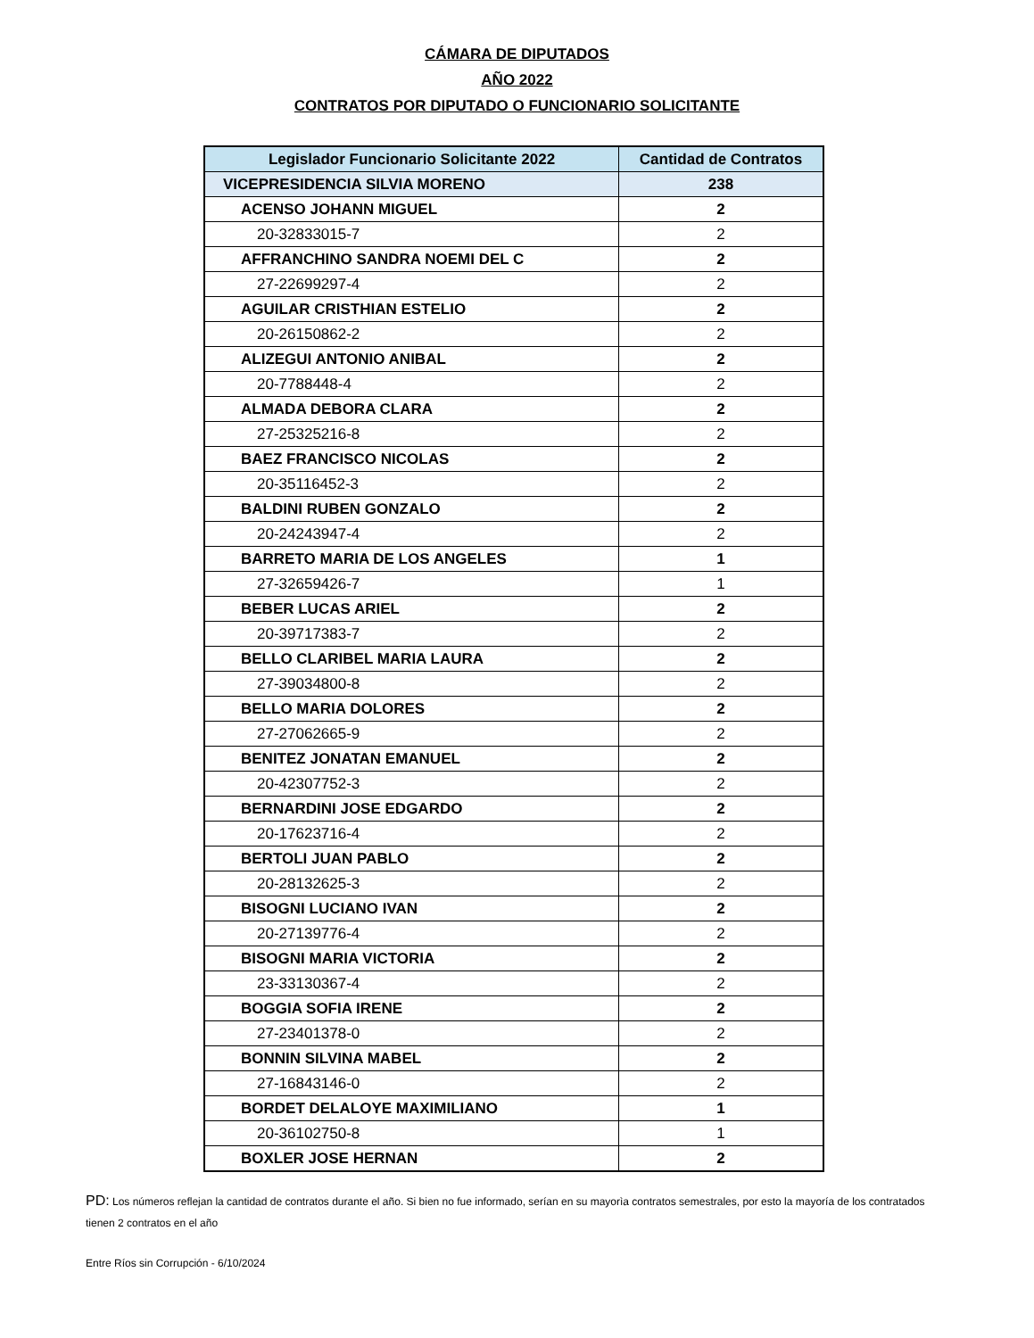CÁMARA DE DIPUTADOS
AÑO 2022
CONTRATOS POR DIPUTADO O FUNCIONARIO SOLICITANTE
| Legislador Funcionario Solicitante 2022 | Cantidad de Contratos |
| --- | --- |
| VICEPRESIDENCIA SILVIA MORENO | 238 |
| ACENSO JOHANN MIGUEL | 2 |
| 20-32833015-7 | 2 |
| AFFRANCHINO SANDRA NOEMI DEL C | 2 |
| 27-22699297-4 | 2 |
| AGUILAR CRISTHIAN ESTELIO | 2 |
| 20-26150862-2 | 2 |
| ALIZEGUI ANTONIO ANIBAL | 2 |
| 20-7788448-4 | 2 |
| ALMADA DEBORA CLARA | 2 |
| 27-25325216-8 | 2 |
| BAEZ FRANCISCO NICOLAS | 2 |
| 20-35116452-3 | 2 |
| BALDINI RUBEN GONZALO | 2 |
| 20-24243947-4 | 2 |
| BARRETO MARIA DE LOS ANGELES | 1 |
| 27-32659426-7 | 1 |
| BEBER LUCAS ARIEL | 2 |
| 20-39717383-7 | 2 |
| BELLO CLARIBEL MARIA LAURA | 2 |
| 27-39034800-8 | 2 |
| BELLO MARIA DOLORES | 2 |
| 27-27062665-9 | 2 |
| BENITEZ JONATAN EMANUEL | 2 |
| 20-42307752-3 | 2 |
| BERNARDINI JOSE EDGARDO | 2 |
| 20-17623716-4 | 2 |
| BERTOLI JUAN PABLO | 2 |
| 20-28132625-3 | 2 |
| BISOGNI LUCIANO IVAN | 2 |
| 20-27139776-4 | 2 |
| BISOGNI MARIA VICTORIA | 2 |
| 23-33130367-4 | 2 |
| BOGGIA SOFIA IRENE | 2 |
| 27-23401378-0 | 2 |
| BONNIN SILVINA MABEL | 2 |
| 27-16843146-0 | 2 |
| BORDET DELALOYE MAXIMILIANO | 1 |
| 20-36102750-8 | 1 |
| BOXLER JOSE HERNAN | 2 |
PD: Los números reflejan la cantidad de contratos durante el año. Si bien no fue informado, serían en su mayorìa contratos semestrales, por esto la mayoría de los contratados tienen 2 contratos en el año
Entre Ríos sin Corrupción - 6/10/2024